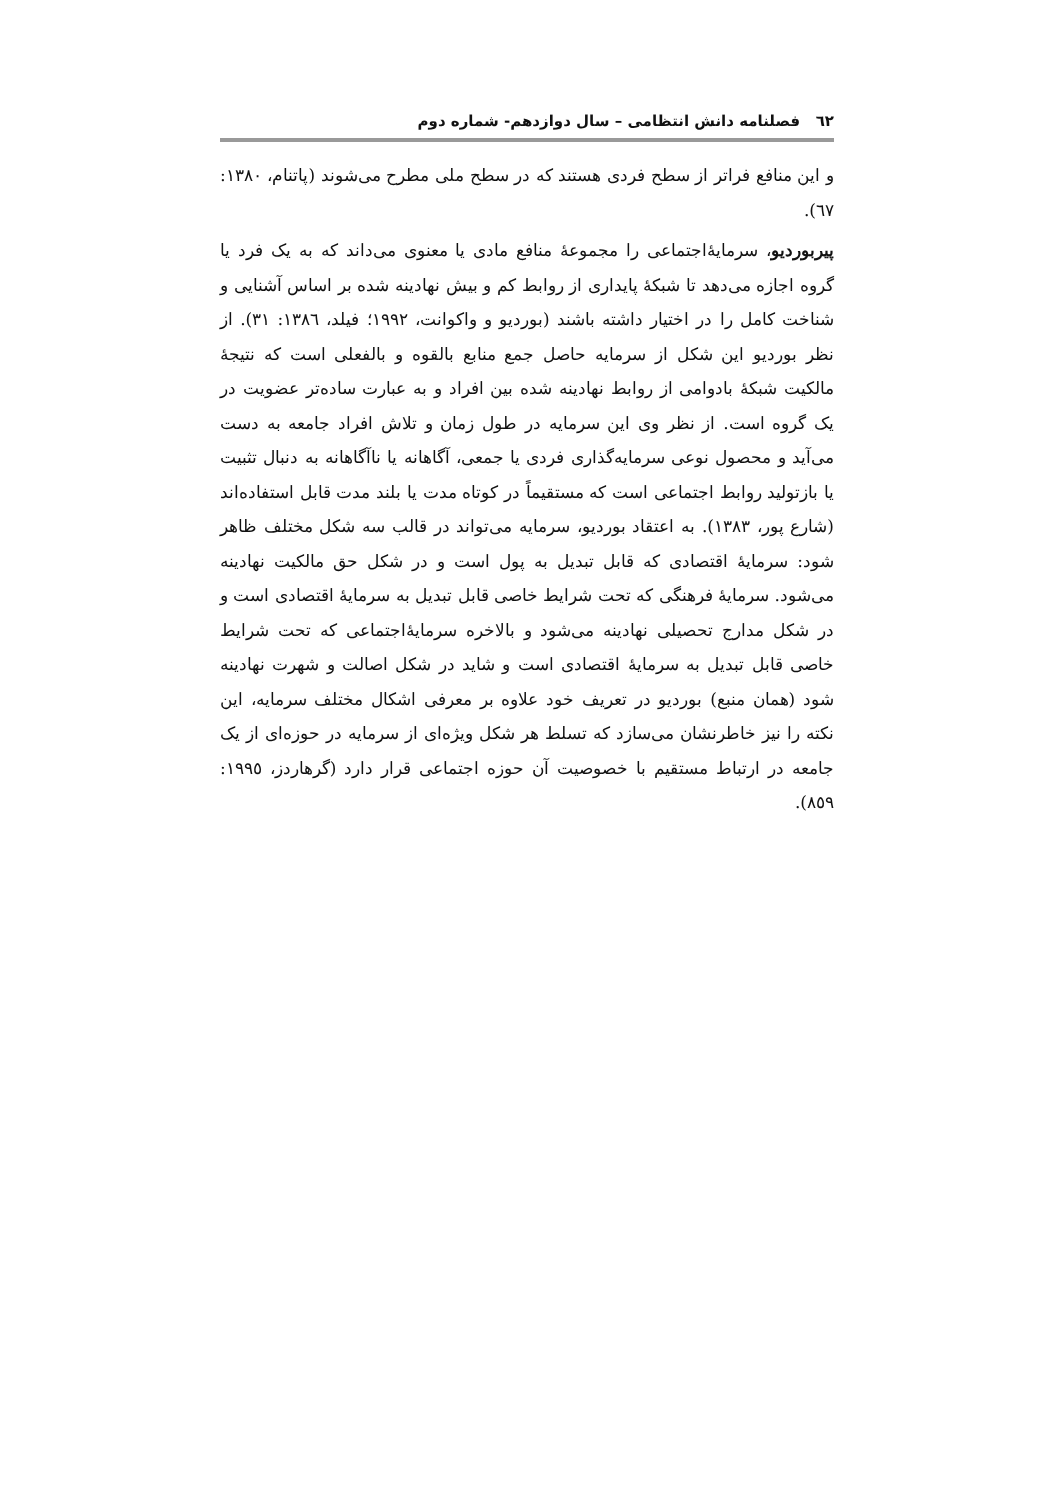٦٢ فصلنامه دانش انتظامی – سال دوازدهم- شماره دوم
و این منافع فراتر از سطح فردی هستند که در سطح ملی مطرح می‌شوند (پاتنام، ١٣٨٠: ٦٧).
پیربوردیو، سرمایۀاجتماعی را مجموعۀ منافع مادی یا معنوی می‌داند که به یک فرد یا گروه اجازه می‌دهد تا شبکۀ پایداری از روابط کم و بیش نهادینه شده بر اساس آشنایی و شناخت کامل را در اختیار داشته باشند (بوردیو و واکوانت، ١٩٩٢؛ فیلد، ١٣٨٦: ٣١). از نظر بوردیو این شکل از سرمایه حاصل جمع منابع بالقوه و بالفعلی است که نتیجۀ مالکیت شبکۀ بادوامی از روابط نهادینه شده بین افراد و به عبارت ساده‌تر عضویت در یک گروه است. از نظر وی این سرمایه در طول زمان و تلاش افراد جامعه به دست می‌آید و محصول نوعی سرمایه‌گذاری فردی یا جمعی، آگاهانه یا ناآگاهانه به دنبال تثبیت یا بازتولید روابط اجتماعی است که مستقیماً در کوتاه مدت یا بلند مدت قابل استفاده‌اند (شارع پور، ١٣٨٣). به اعتقاد بوردیو، سرمایه می‌تواند در قالب سه شکل مختلف ظاهر شود: سرمایۀ اقتصادی که قابل تبدیل به پول است و در شکل حق مالکیت نهادینه می‌شود. سرمایۀ فرهنگی که تحت شرایط خاصی قابل تبدیل به سرمایۀ اقتصادی است و در شکل مدارج تحصیلی نهادینه می‌شود و بالاخره سرمایۀاجتماعی که تحت شرایط خاصی قابل تبدیل به سرمایۀ اقتصادی است و شاید در شکل اصالت و شهرت نهادینه شود (همان منبع) بوردیو در تعریف خود علاوه بر معرفی اشکال مختلف سرمایه، این نکته را نیز خاطرنشان می‌سازد که تسلط هر شکل ویژه‌ای از سرمایه در حوزه‌ای از یک جامعه در ارتباط مستقیم با خصوصیت آن حوزه اجتماعی قرار دارد (گرهاردز، ١٩٩٥: ٨٥٩).